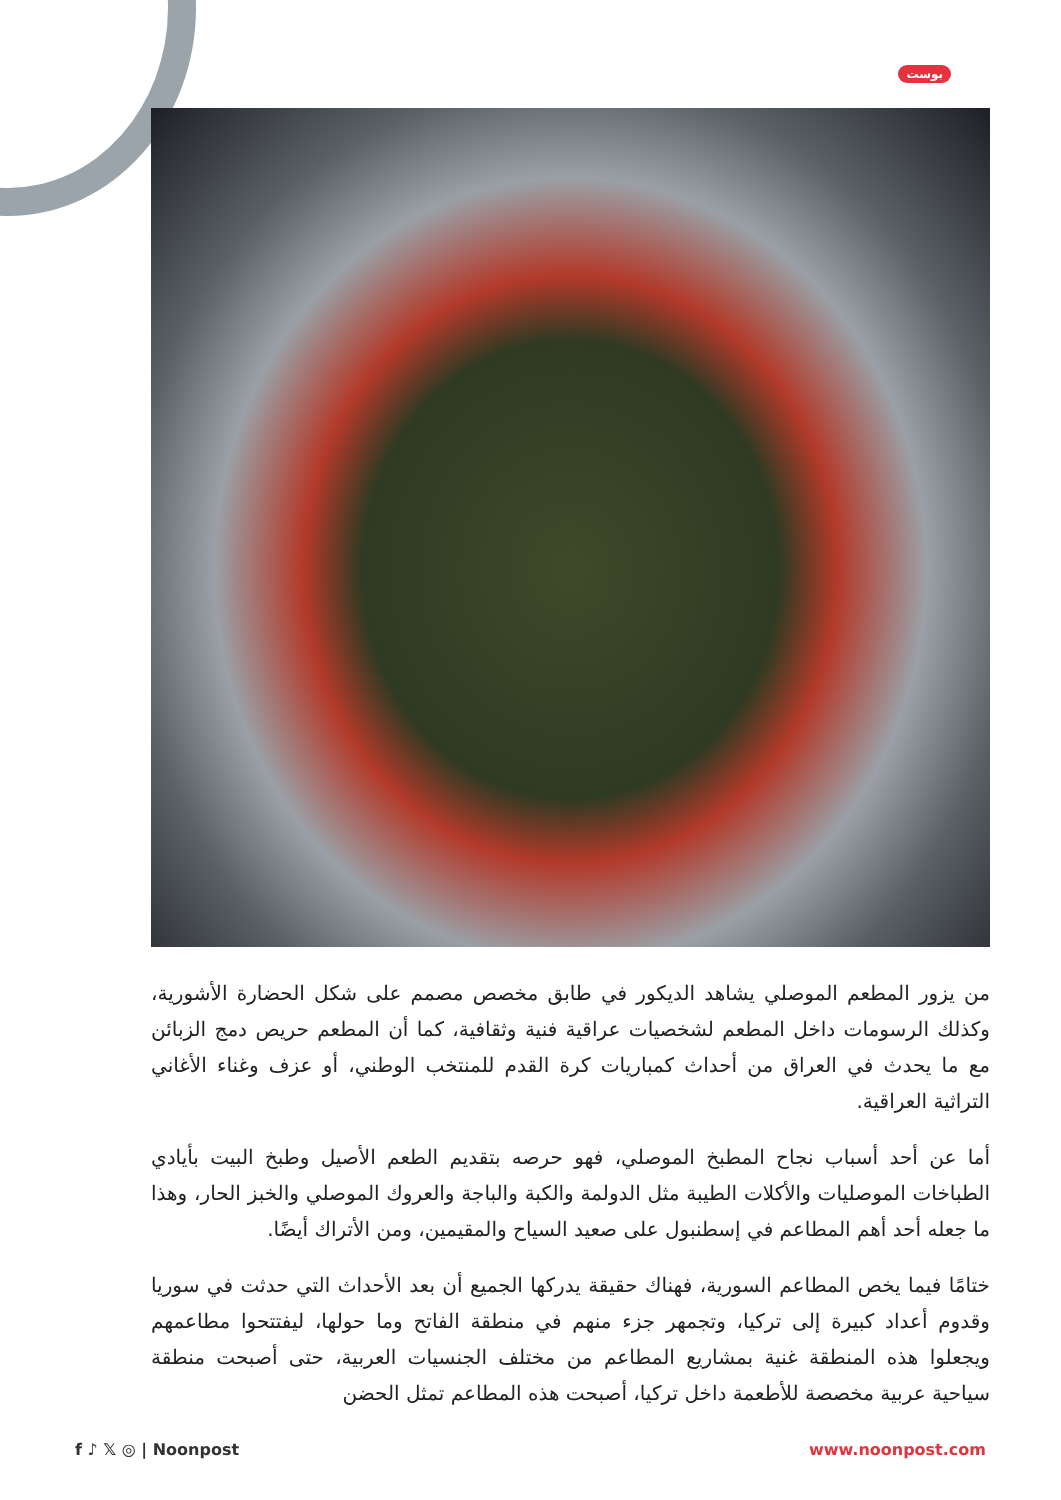بوست
من يزور المطعم الموصلي يشاهد الديكور في طابق مخصص مصمم على شكل الحضارة الأشورية، وكذلك الرسومات داخل المطعم لشخصيات عراقية فنية وثقافية، كما أن المطعم حريص دمج الزبائن مع ما يحدث في العراق من أحداث كمباريات كرة القدم للمنتخب الوطني، أو عزف وغناء الأغاني التراثية العراقية.
أما عن أحد أسباب نجاح المطبخ الموصلي، فهو حرصه بتقديم الطعم الأصيل وطبخ البيت بأيادي الطباخات الموصليات والأكلات الطيبة مثل الدولمة والكبة والباجة والعروك الموصلي والخبز الحار، وهذا ما جعله أحد أهم المطاعم في إسطنبول على صعيد السياح والمقيمين، ومن الأتراك أيضًا.
ختامًا فيما يخص المطاعم السورية، فهناك حقيقة يدركها الجميع أن بعد الأحداث التي حدثت في سوريا وقدوم أعداد كبيرة إلى تركيا، وتجمهر جزء منهم في منطقة الفاتح وما حولها، ليفتتحوا مطاعمهم ويجعلوا هذه المنطقة غنية بمشاريع المطاعم من مختلف الجنسيات العربية، حتى أصبحت منطقة سياحية عربية مخصصة للأطعمة داخل تركيا، أصبحت هذه المطاعم تمثل الحضن
f ♪ 𝕏 ◎ | Noonpost www.noonpost.com